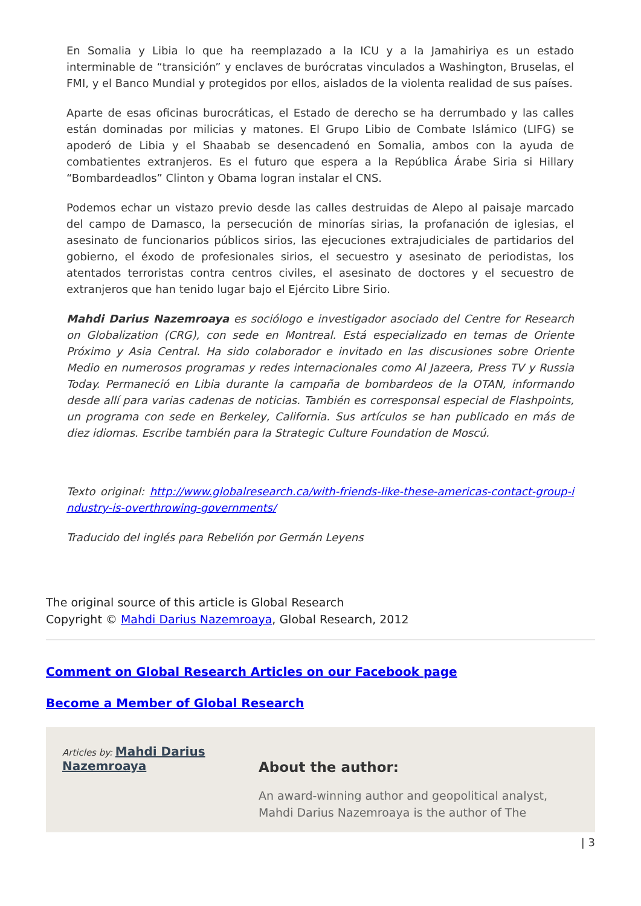En Somalia y Libia lo que ha reemplazado a la ICU y a la Jamahiriya es un estado interminable de “transición” y enclaves de burócratas vinculados a Washington, Bruselas, el FMI, y el Banco Mundial y protegidos por ellos, aislados de la violenta realidad de sus países.
Aparte de esas oficinas burocráticas, el Estado de derecho se ha derrumbado y las calles están dominadas por milicias y matones. El Grupo Libio de Combate Islámico (LIFG) se apoderó de Libia y el Shaabab se desencadenó en Somalia, ambos con la ayuda de combatientes extranjeros. Es el futuro que espera a la República Árabe Siria si Hillary “Bombardeadlos” Clinton y Obama logran instalar el CNS.
Podemos echar un vistazo previo desde las calles destruidas de Alepo al paisaje marcado del campo de Damasco, la persecución de minorías sirias, la profanación de iglesias, el asesinato de funcionarios públicos sirios, las ejecuciones extrajudiciales de partidarios del gobierno, el éxodo de profesionales sirios, el secuestro y asesinato de periodistas, los atentados terroristas contra centros civiles, el asesinato de doctores y el secuestro de extranjeros que han tenido lugar bajo el Ejército Libre Sirio.
Mahdi Darius Nazemroaya es sociólogo e investigador asociado del Centre for Research on Globalization (CRG), con sede en Montreal. Está especializado en temas de Oriente Próximo y Asia Central. Ha sido colaborador e invitado en las discusiones sobre Oriente Medio en numerosos programas y redes internacionales como Al Jazeera, Press TV y Russia Today. Permaneció en Libia durante la campaña de bombardeos de la OTAN, informando desde allí para varias cadenas de noticias. También es corresponsal especial de Flashpoints, un programa con sede en Berkeley, California. Sus artículos se han publicado en más de diez idiomas. Escribe también para la Strategic Culture Foundation de Moscú.
Texto original: http://www.globalresearch.ca/with-friends-like-these-americas-contact-group-industry-is-overthrowing-governments/
Traducido del inglés para Rebelión por Germán Leyens
The original source of this article is Global Research
Copyright © Mahdi Darius Nazemroaya, Global Research, 2012
Comment on Global Research Articles on our Facebook page
Become a Member of Global Research
Articles by: Mahdi Darius Nazemroaya
About the author:
An award-winning author and geopolitical analyst, Mahdi Darius Nazemroaya is the author of The
| 3